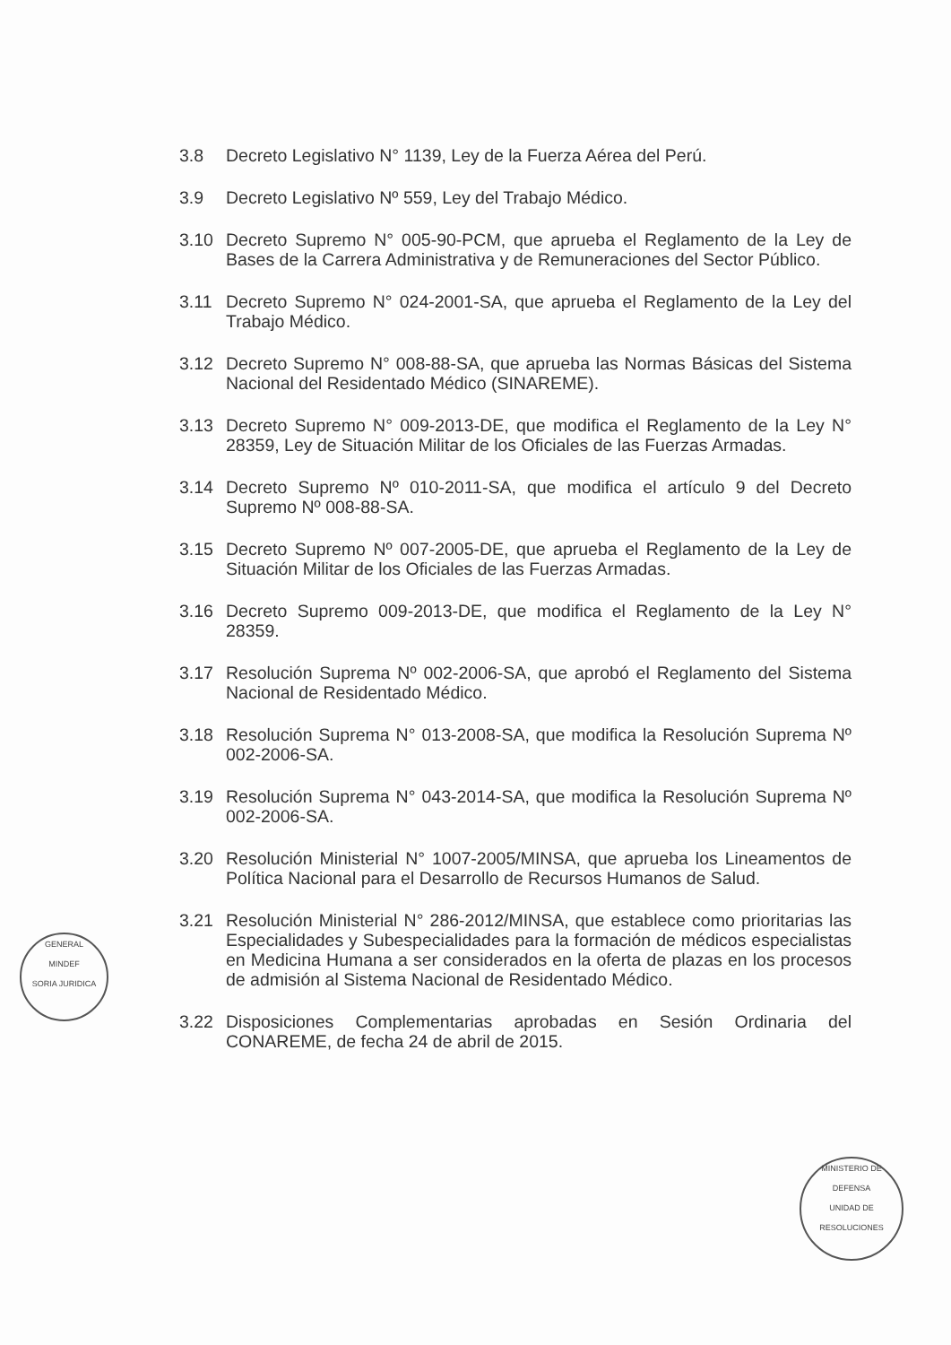3.8 Decreto Legislativo N° 1139, Ley de la Fuerza Aérea del Perú.
3.9 Decreto Legislativo Nº 559, Ley del Trabajo Médico.
3.10 Decreto Supremo N° 005-90-PCM, que aprueba el Reglamento de la Ley de Bases de la Carrera Administrativa y de Remuneraciones del Sector Público.
3.11 Decreto Supremo N° 024-2001-SA, que aprueba el Reglamento de la Ley del Trabajo Médico.
3.12 Decreto Supremo N° 008-88-SA, que aprueba las Normas Básicas del Sistema Nacional del Residentado Médico (SINAREME).
3.13 Decreto Supremo N° 009-2013-DE, que modifica el Reglamento de la Ley N° 28359, Ley de Situación Militar de los Oficiales de las Fuerzas Armadas.
3.14 Decreto Supremo Nº 010-2011-SA, que modifica el artículo 9 del Decreto Supremo Nº 008-88-SA.
3.15 Decreto Supremo Nº 007-2005-DE, que aprueba el Reglamento de la Ley de Situación Militar de los Oficiales de las Fuerzas Armadas.
3.16 Decreto Supremo 009-2013-DE, que modifica el Reglamento de la Ley N° 28359.
3.17 Resolución Suprema Nº 002-2006-SA, que aprobó el Reglamento del Sistema Nacional de Residentado Médico.
3.18 Resolución Suprema N° 013-2008-SA, que modifica la Resolución Suprema Nº 002-2006-SA.
3.19 Resolución Suprema N° 043-2014-SA, que modifica la Resolución Suprema Nº 002-2006-SA.
3.20 Resolución Ministerial N° 1007-2005/MINSA, que aprueba los Lineamentos de Política Nacional para el Desarrollo de Recursos Humanos de Salud.
3.21 Resolución Ministerial N° 286-2012/MINSA, que establece como prioritarias las Especialidades y Subespecialidades para la formación de médicos especialistas en Medicina Humana a ser considerados en la oferta de plazas en los procesos de admisión al Sistema Nacional de Residentado Médico.
3.22 Disposiciones Complementarias aprobadas en Sesión Ordinaria del CONAREME, de fecha 24 de abril de 2015.
GENERAL
MINDEF
SORIA JURIDICA
MINISTERIO DE DEFENSA
UNIDAD DE RESOLUCIONES